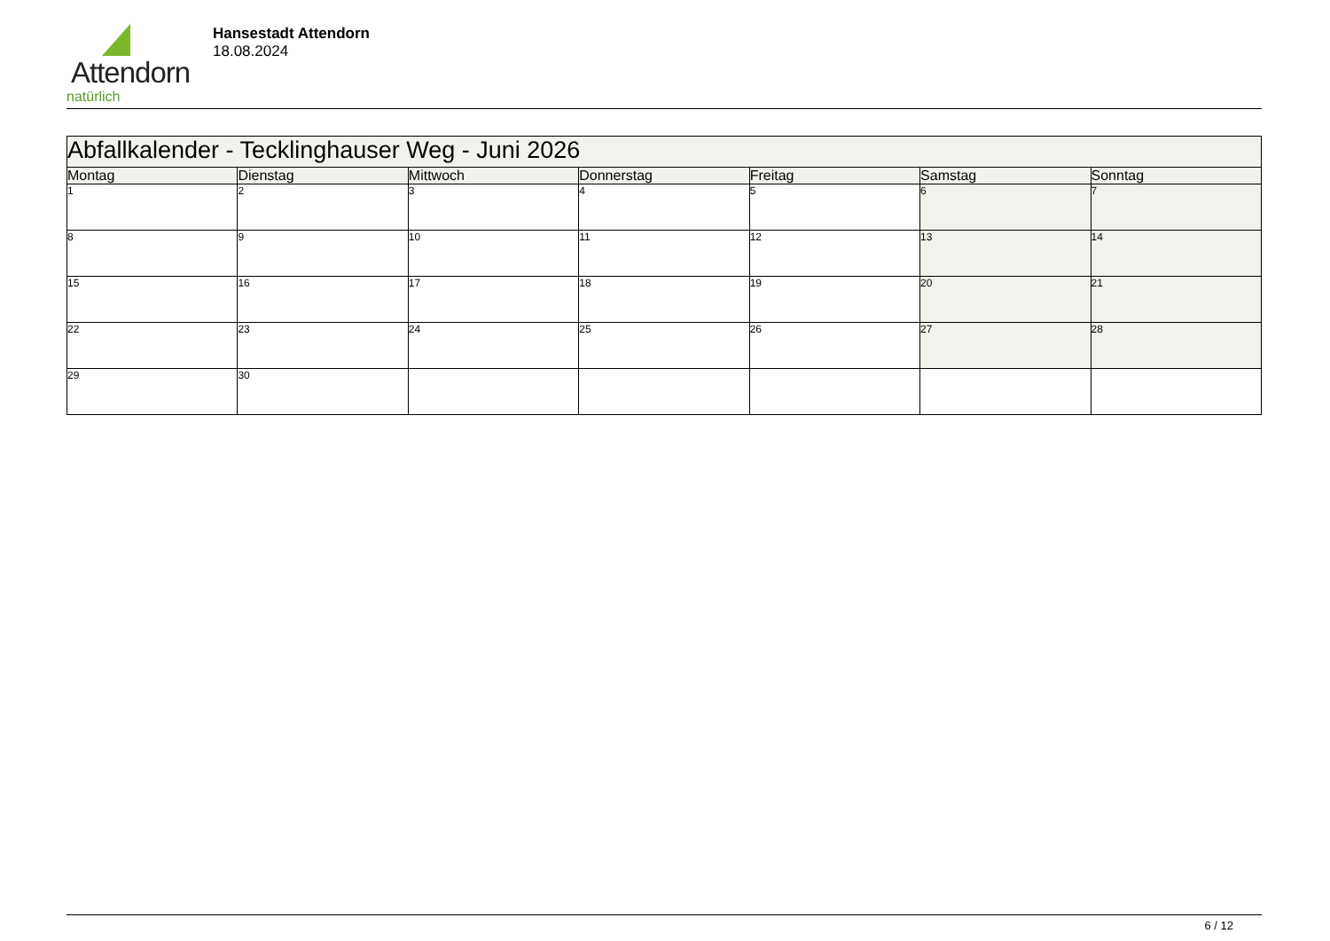Attendorn
natürlich
Hansestadt Attendorn
18.08.2024
| Abfallkalender - Tecklinghauser Weg - Juni 2026 | | | | | | |
| --- | --- | --- | --- | --- | --- | --- |
| Montag | Dienstag | Mittwoch | Donnerstag | Freitag | Samstag | Sonntag |
| 1 | 2 | 3 | 4 | 5 | 6 | 7 |
| 8 | 9 | 10 | 11 | 12 | 13 | 14 |
| 15 | 16 | 17 | 18 | 19 | 20 | 21 |
| 22 | 23 | 24 | 25 | 26 | 27 | 28 |
| 29 | 30 | | | | | |
6 / 12